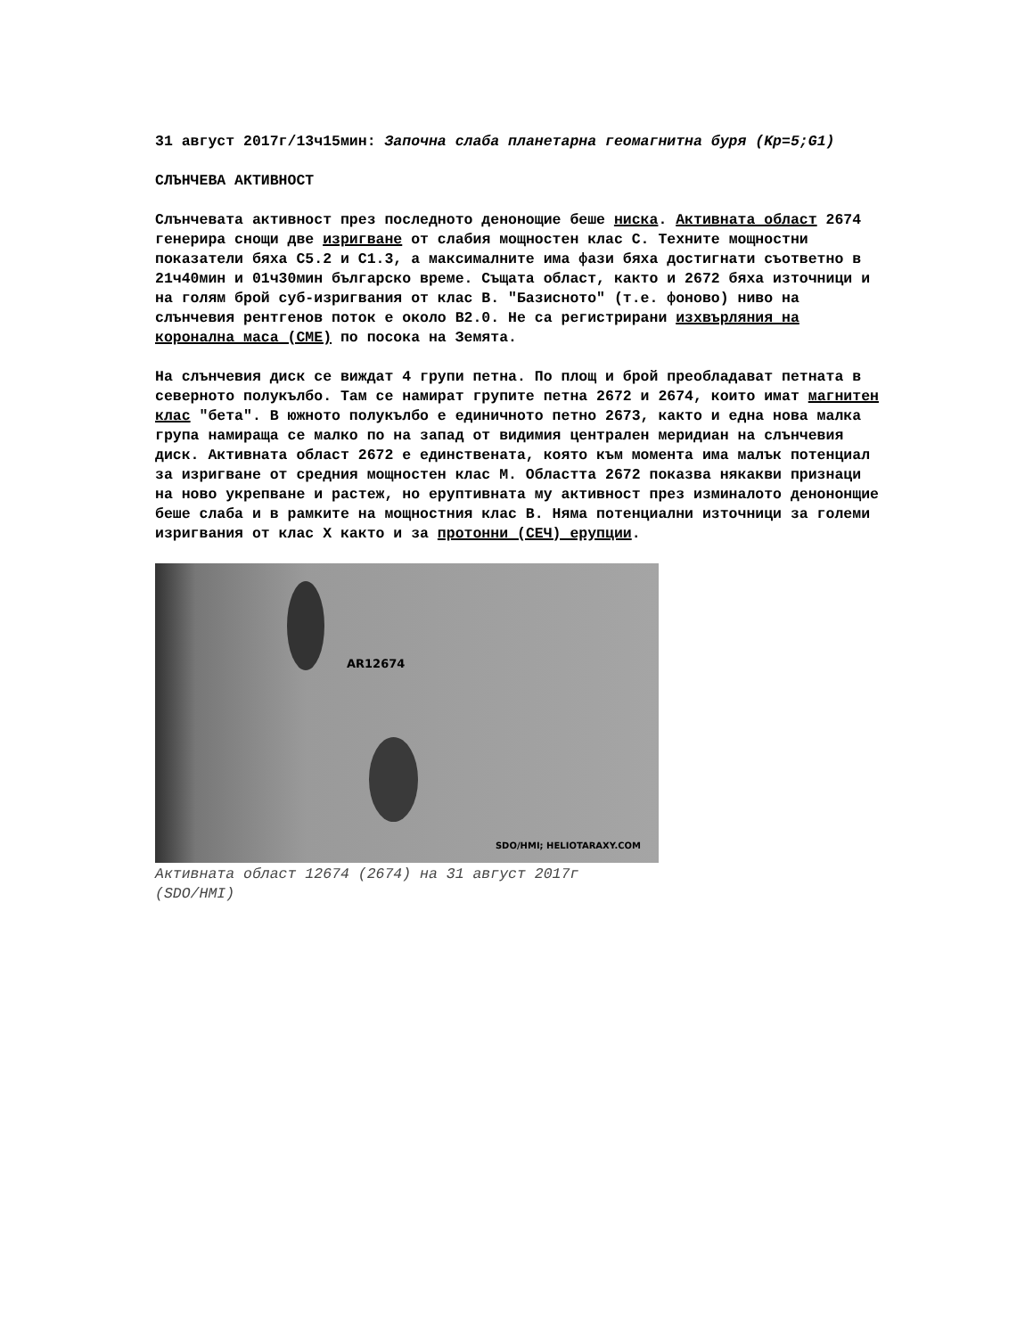31 август 2017г/13ч15мин: Започна слаба планетарна геомагнитна буря (Kp=5;G1)
СЛЪНЧЕВА АКТИВНОСТ
Слънчевата активност през последното денонощие беше ниска. Активната област 2674 генерира снощи две изригване от слабия мощностен клас С. Техните мощностни показатели бяха С5.2 и С1.3, а максималните има фази бяха достигнати съответно в 21ч40мин и 01ч30мин българско време. Същата област, както и 2672 бяха източници и на голям брой суб-изригвания от клас В. "Базисното" (т.е. фоново) ниво на слънчевия рентгенов поток е около В2.0. Не са регистрирани изхвърляния на коронална маса (CME) по посока на Земята.
На слънчевия диск се виждат 4 групи петна. По площ и брой преобладават петната в северното полукълбо. Там се намират групите петна 2672 и 2674, които имат магнитен клас "бета". В южното полукълбо е единичното петно 2673, както и една нова малка група намираща се малко по на запад от видимия централен меридиан на слънчевия диск. Активната област 2672 е единствената, която към момента има малък потенциал за изригване от средния мощностен клас М. Областта 2672 показва някакви признаци на ново укрепване и растеж, но еруптивната му активност през изминалото денононщие беше слаба и в рамките на мощностния клас В. Няма потенциални източници за големи изригвания от клас Х както и за протонни (СЕЧ) ерупции.
AR12674
SDO/HMI; HELIOTARAXY.COM
Активната област 12674 (2674) на 31 август 2017г (SDO/HMI)